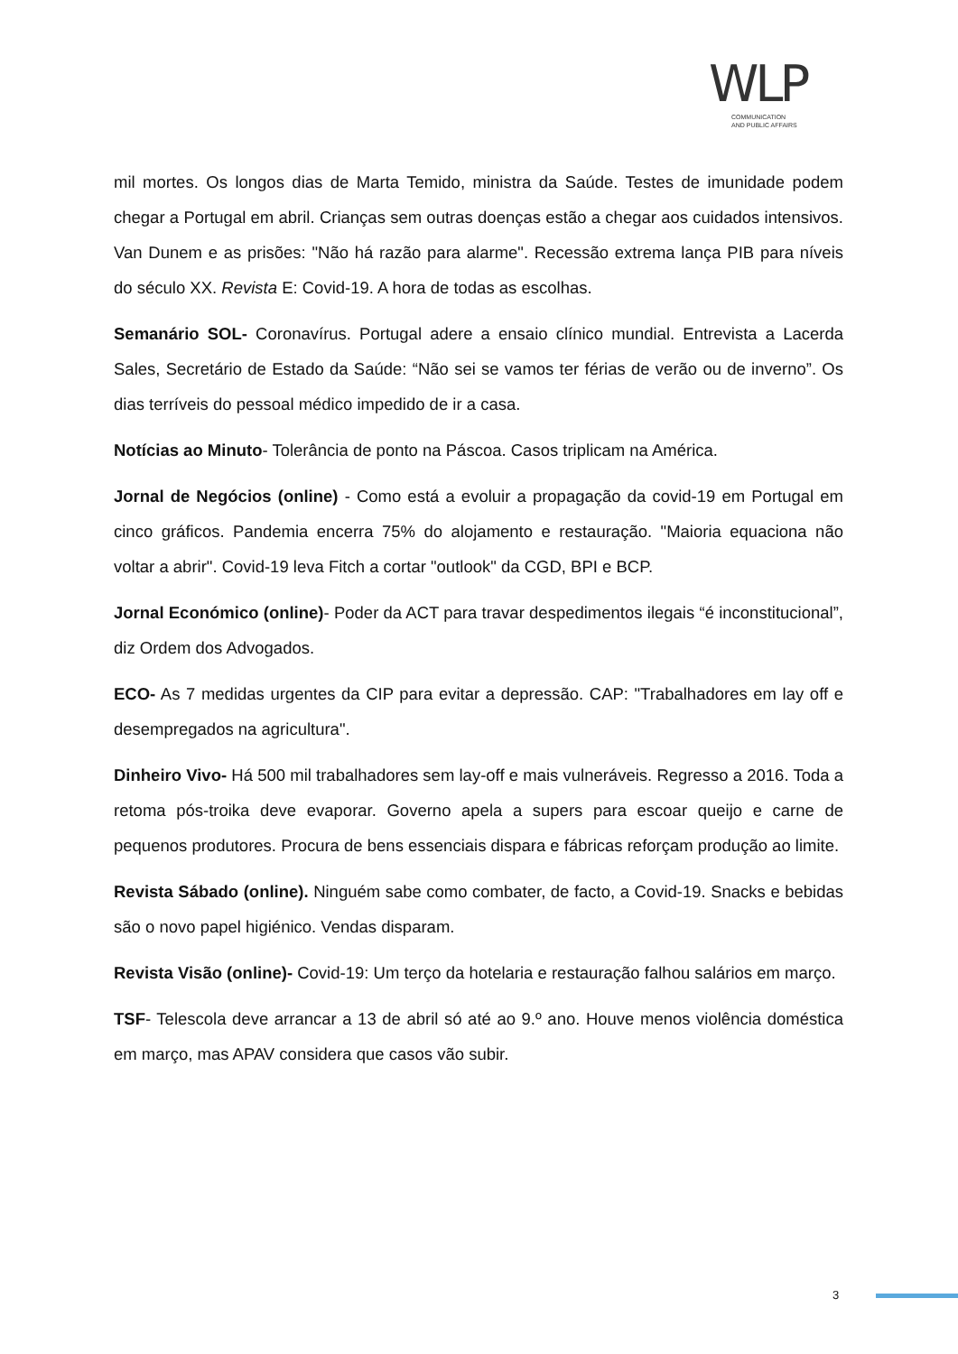WLP
COMMUNICATION
AND PUBLIC AFFAIRS
mil mortes. Os longos dias de Marta Temido, ministra da Saúde. Testes de imunidade podem chegar a Portugal em abril. Crianças sem outras doenças estão a chegar aos cuidados intensivos. Van Dunem e as prisões: "Não há razão para alarme". Recessão extrema lança PIB para níveis do século XX. Revista E: Covid-19. A hora de todas as escolhas.
Semanário SOL- Coronavírus. Portugal adere a ensaio clínico mundial. Entrevista a Lacerda Sales, Secretário de Estado da Saúde: “Não sei se vamos ter férias de verão ou de inverno”. Os dias terríveis do pessoal médico impedido de ir a casa.
Notícias ao Minuto- Tolerância de ponto na Páscoa. Casos triplicam na América.
Jornal de Negócios (online) - Como está a evoluir a propagação da covid-19 em Portugal em cinco gráficos. Pandemia encerra 75% do alojamento e restauração. "Maioria equaciona não voltar a abrir". Covid-19 leva Fitch a cortar "outlook" da CGD, BPI e BCP.
Jornal Económico (online)- Poder da ACT para travar despedimentos ilegais “é inconstitucional”, diz Ordem dos Advogados.
ECO- As 7 medidas urgentes da CIP para evitar a depressão. CAP: "Trabalhadores em lay off e desempregados na agricultura".
Dinheiro Vivo- Há 500 mil trabalhadores sem lay-off e mais vulneráveis. Regresso a 2016. Toda a retoma pós-troika deve evaporar. Governo apela a supers para escoar queijo e carne de pequenos produtores. Procura de bens essenciais dispara e fábricas reforçam produção ao limite.
Revista Sábado (online). Ninguém sabe como combater, de facto, a Covid-19. Snacks e bebidas são o novo papel higiénico. Vendas disparam.
Revista Visão (online)- Covid-19: Um terço da hotelaria e restauração falhou salários em março.
TSF- Telescola deve arrancar a 13 de abril só até ao 9.º ano. Houve menos violência doméstica em março, mas APAV considera que casos vão subir.
3